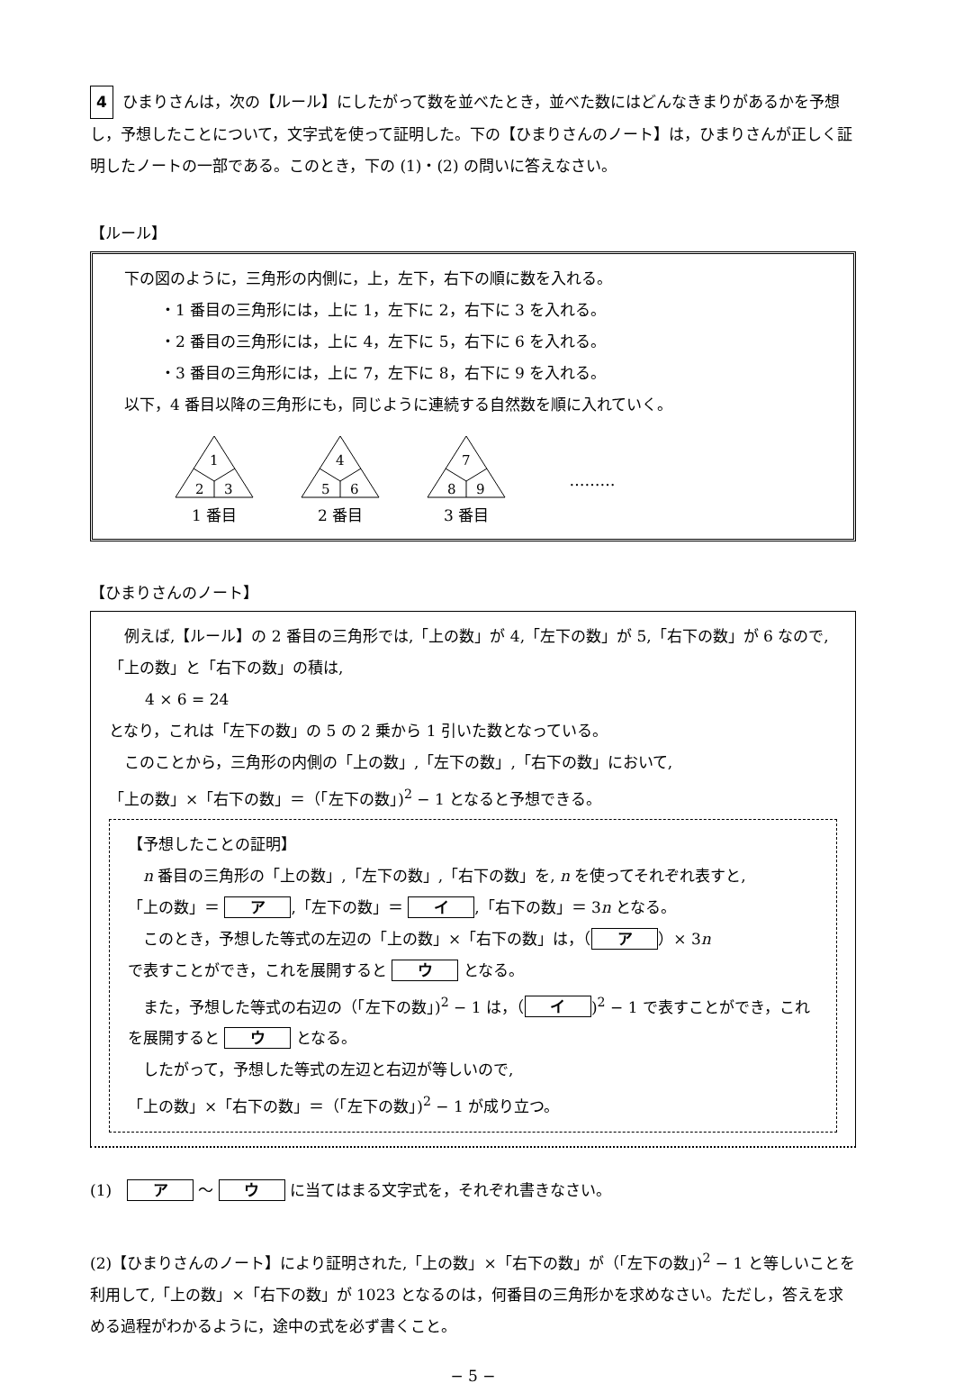4 ひまりさんは，次の【ルール】にしたがって数を並べたとき，並べた数にはどんなきまりがあるかを予想し，予想したことについて，文字式を使って証明した。下の【ひまりさんのノート】は，ひまりさんが正しく証明したノートの一部である。このとき，下の (1)・(2) の問いに答えなさい。
【ルール】
下の図のように，三角形の内側に，上，左下，右下の順に数を入れる。
・1 番目の三角形には，上に 1，左下に 2，右下に 3 を入れる。
・2 番目の三角形には，上に 4，左下に 5，右下に 6 を入れる。
・3 番目の三角形には，上に 7，左下に 8，右下に 9 を入れる。
以下，4 番目以降の三角形にも，同じように連続する自然数を順に入れていく。
1
2
3
1 番目
4
5
6
2 番目
7
8
9
3 番目
………
【ひまりさんのノート】
　例えば,【ルール】の 2 番目の三角形では,「上の数」が 4,「左下の数」が 5,「右下の数」が 6 なので,「上の数」と「右下の数」の積は,
4 × 6 = 24
となり，これは「左下の数」の 5 の 2 乗から 1 引いた数となっている。
　このことから，三角形の内側の「上の数」,「左下の数」,「右下の数」において,
「上の数」×「右下の数」＝（「左下の数」)<sup>2</sup> − 1 となると予想できる。
【予想したことの証明】
　n 番目の三角形の「上の数」,「左下の数」,「右下の数」を, n を使ってそれぞれ表すと,
「上の数」＝ ア,「左下の数」＝ イ,「右下の数」＝ 3n となる。
　このとき，予想した等式の左辺の「上の数」×「右下の数」は，（ ア ）× 3n
で表すことができ，これを展開すると ウ となる。
　また，予想した等式の右辺の（「左下の数」)<sup>2</sup> − 1 は，（ イ)<sup>2</sup> − 1 で表すことができ，これを展開すると ウ となる。
　したがって，予想した等式の左辺と右辺が等しいので,
「上の数」×「右下の数」＝（「左下の数」)<sup>2</sup> − 1 が成り立つ。
(1)　ア ～ ウ に当てはまる文字式を，それぞれ書きなさい。
(2)【ひまりさんのノート】により証明された,「上の数」×「右下の数」が（「左下の数」)<sup>2</sup> − 1 と等しいことを利用して,「上の数」×「右下の数」が 1023 となるのは，何番目の三角形かを求めなさい。ただし，答えを求める過程がわかるように，途中の式を必ず書くこと。
− 5 −